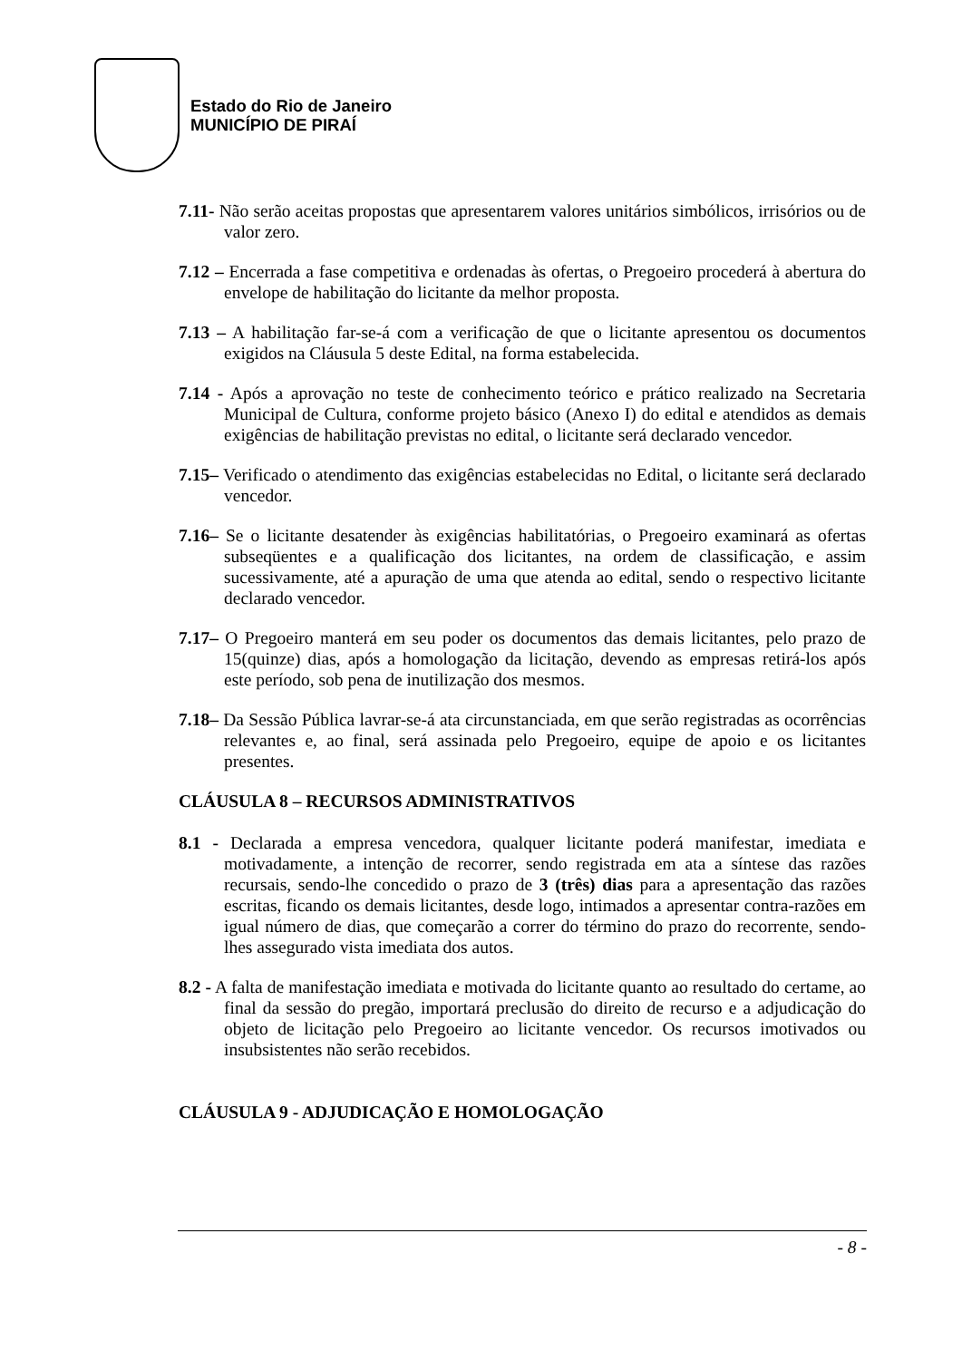Estado do Rio de Janeiro
MUNICÍPIO DE PIRAÍ
7.11- Não serão aceitas propostas que apresentarem valores unitários simbólicos, irrisórios ou de valor zero.
7.12 – Encerrada a fase competitiva e ordenadas às ofertas, o Pregoeiro procederá à abertura do envelope de habilitação do licitante da melhor proposta.
7.13 – A habilitação far-se-á com a verificação de que o licitante apresentou os documentos exigidos na Cláusula 5 deste Edital, na forma estabelecida.
7.14 - Após a aprovação no teste de conhecimento teórico e prático realizado na Secretaria Municipal de Cultura, conforme projeto básico (Anexo I) do edital e atendidos as demais exigências de habilitação previstas no edital, o licitante será declarado vencedor.
7.15– Verificado o atendimento das exigências estabelecidas no Edital, o licitante será declarado vencedor.
7.16– Se o licitante desatender às exigências habilitatórias, o Pregoeiro examinará as ofertas subseqüentes e a qualificação dos licitantes, na ordem de classificação, e assim sucessivamente, até a apuração de uma que atenda ao edital, sendo o respectivo licitante declarado vencedor.
7.17– O Pregoeiro manterá em seu poder os documentos das demais licitantes, pelo prazo de 15(quinze) dias, após a homologação da licitação, devendo as empresas retirá-los após este período, sob pena de inutilização dos mesmos.
7.18– Da Sessão Pública lavrar-se-á ata circunstanciada, em que serão registradas as ocorrências relevantes e, ao final, será assinada pelo Pregoeiro, equipe de apoio e os licitantes presentes.
CLÁUSULA 8 – RECURSOS ADMINISTRATIVOS
8.1 - Declarada a empresa vencedora, qualquer licitante poderá manifestar, imediata e motivadamente, a intenção de recorrer, sendo registrada em ata a síntese das razões recursais, sendo-lhe concedido o prazo de 3 (três) dias para a apresentação das razões escritas, ficando os demais licitantes, desde logo, intimados a apresentar contra-razões em igual número de dias, que começarão a correr do término do prazo do recorrente, sendo-lhes assegurado vista imediata dos autos.
8.2 - A falta de manifestação imediata e motivada do licitante quanto ao resultado do certame, ao final da sessão do pregão, importará preclusão do direito de recurso e a adjudicação do objeto de licitação pelo Pregoeiro ao licitante vencedor. Os recursos imotivados ou insubsistentes não serão recebidos.
CLÁUSULA 9 - ADJUDICAÇÃO E HOMOLOGAÇÃO
- 8 -